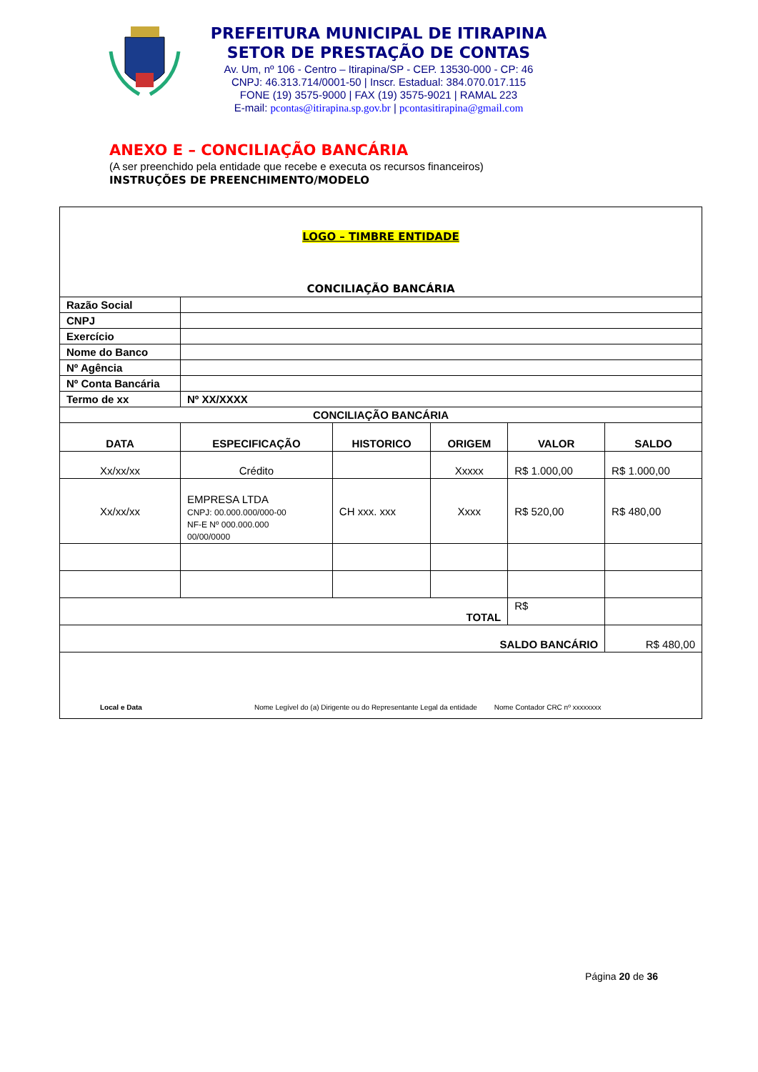PREFEITURA MUNICIPAL DE ITIRAPINA
SETOR DE PRESTAÇÃO DE CONTAS
Av. Um, nº 106 - Centro – Itirapina/SP - CEP. 13530-000 - CP: 46
CNPJ: 46.313.714/0001-50 | Inscr. Estadual: 384.070.017.115
FONE (19) 3575-9000 | FAX (19) 3575-9021 | RAMAL 223
E-mail: pcontas@itirapina.sp.gov.br | pcontasitirapina@gmail.com
ANEXO E – CONCILIAÇÃO BANCÁRIA
(A ser preenchido pela entidade que recebe e executa os recursos financeiros)
INSTRUÇÕES DE PREENCHIMENTO/MODELO
| LOGO – TIMBRE ENTIDADE CONCILIAÇÃO BANCÁRIA | | | | | |
| Razão Social | | | | | |
| CNPJ | | | | | |
| Exercício | | | | | |
| Nome do Banco | | | | | |
| Nº Agência | | | | | |
| Nº Conta Bancária | | | | | |
| Termo de xx | Nº XX/XXXX | | | | |
| CONCILIAÇÃO BANCÁRIA | | | | | |
| DATA | ESPECIFICAÇÃO | HISTORICO | ORIGEM | VALOR | SALDO |
| Xx/xx/xx | Crédito | | Xxxxx | R$ 1.000,00 | R$ 1.000,00 |
| Xx/xx/xx | EMPRESA LTDA CNPJ: 00.000.000/000-00 NF-E Nº 000.000.000 00/00/0000 | CH xxx. xxx | Xxxx | R$ 520,00 | R$ 480,00 |
| TOTAL | | | | R$ | |
| SALDO BANCÁRIO | | | | | R$ 480,00 |
| Local e Data Nome Legível do (a) Dirigente ou do Representante Legal da entidade Nome Contador CRC nº xxxxxxxx | | | | | |
Página 20 de 36